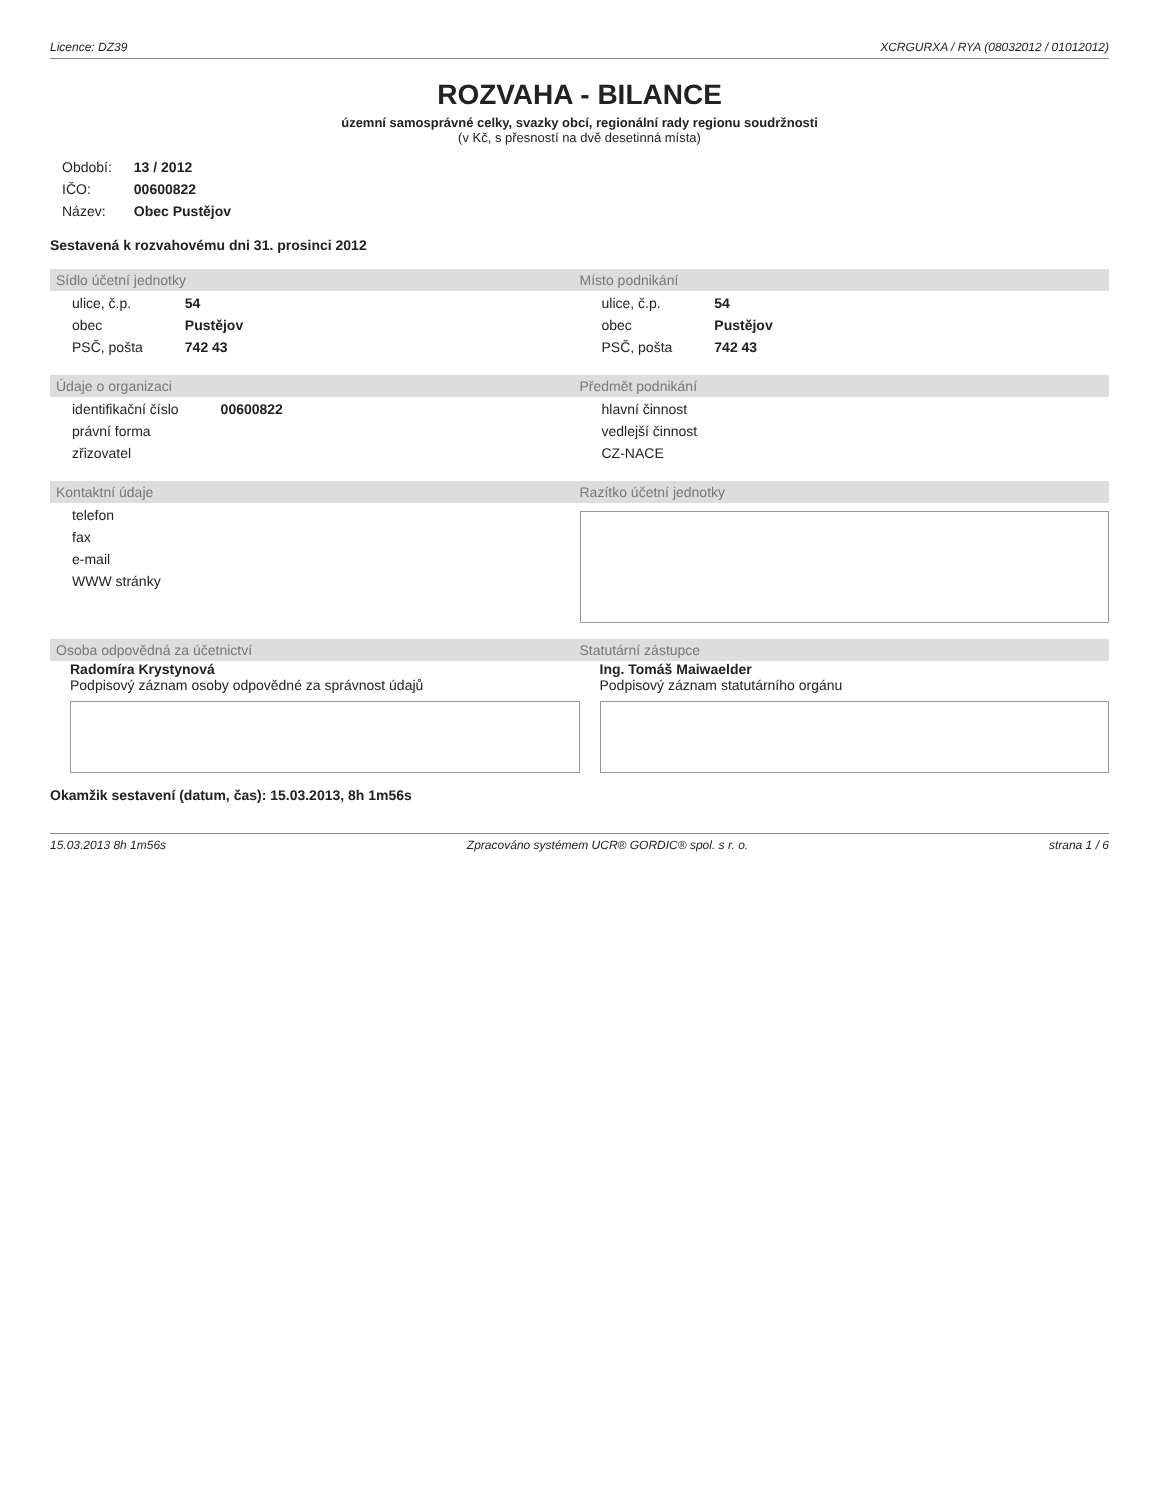Licence: DZ39 XCRGURXA / RYA (08032012 / 01012012)
ROZVAHA - BILANCE
územní samosprávné celky, svazky obcí, regionální rady regionu soudržnosti
(v Kč, s přesností na dvě desetinná místa)
| Období: | 13 / 2012 |
| IČO: | 00600822 |
| Název: | Obec Pustějov |
Sestavená k rozvahovému dni 31. prosinci 2012
Sídlo účetní jednotky Místo podnikání
| ulice, č.p. | 54 |
| obec | Pustějov |
| PSČ, pošta | 742 43 |
| ulice, č.p. | 54 |
| obec | Pustějov |
| PSČ, pošta | 742 43 |
Údaje o organizaci Předmět podnikání
| identifikační číslo | 00600822 |
| právní forma | |
| zřizovatel | |
| hlavní činnost |
| vedlejší činnost |
| CZ-NACE |
Kontaktní údaje Razítko účetní jednotky
| telefon |
| fax |
| e-mail |
| WWW stránky |
Osoba odpovědná za účetnictví Statutární zástupce
Radomíra Krystynová
Podpisový záznam osoby odpovědné za správnost údajů
Ing. Tomáš Maiwaelder
Podpisový záznam statutárního orgánu
Okamžik sestavení (datum, čas): 15.03.2013, 8h 1m56s
15.03.2013 8h 1m56s Zpracováno systémem UCR® GORDIC® spol. s r. o. strana 1 / 6